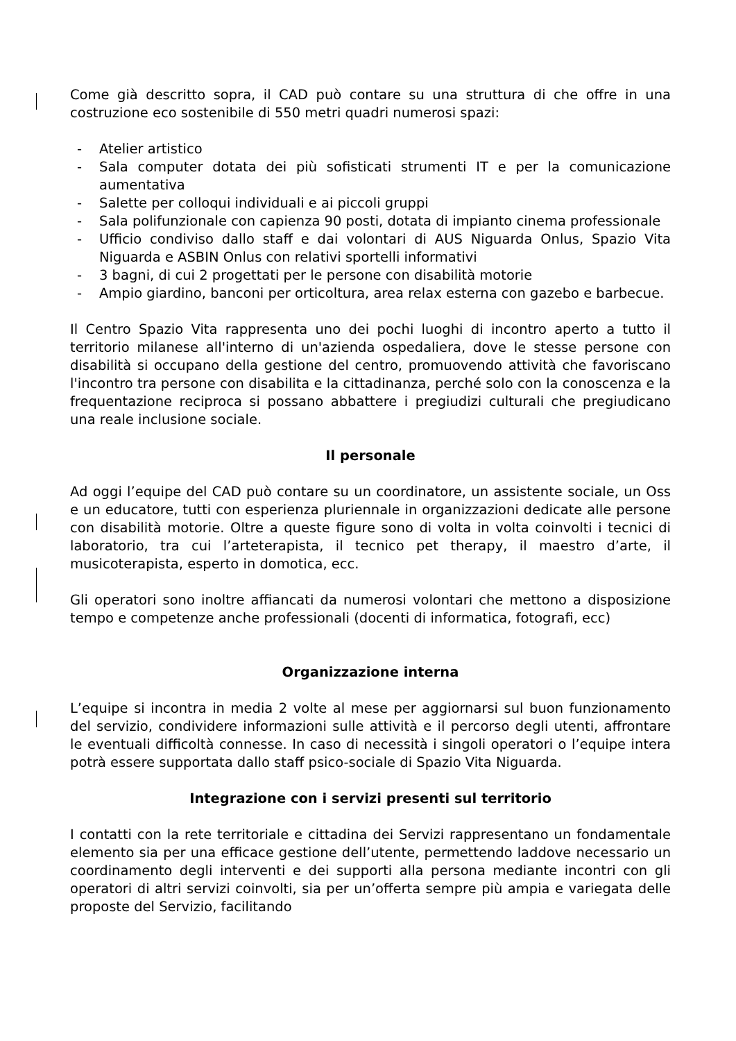Come già descritto sopra, il CAD può contare su una struttura di che offre in una costruzione eco sostenibile di 550 metri quadri numerosi spazi:
- Atelier artistico
- Sala computer dotata dei più sofisticati strumenti IT e per la comunicazione aumentativa
- Salette per colloqui individuali e ai piccoli gruppi
- Sala polifunzionale con capienza 90 posti, dotata di impianto cinema professionale
- Ufficio condiviso dallo staff e dai volontari di AUS Niguarda Onlus, Spazio Vita Niguarda e ASBIN Onlus con relativi sportelli informativi
- 3 bagni, di cui 2 progettati per le persone con disabilità motorie
- Ampio giardino, banconi per orticoltura, area relax esterna con gazebo e barbecue.
Il Centro Spazio Vita rappresenta uno dei pochi luoghi di incontro aperto a tutto il territorio milanese all'interno di un'azienda ospedaliera, dove le stesse persone con disabilità si occupano della gestione del centro, promuovendo attività che favoriscano l'incontro tra persone con disabilita e la cittadinanza, perché solo con la conoscenza e la frequentazione reciproca si possano abbattere i pregiudizi culturali che pregiudicano una reale inclusione sociale.
Il personale
Ad oggi l’equipe del CAD può contare su un coordinatore, un assistente sociale, un Oss e un educatore, tutti con esperienza pluriennale in organizzazioni dedicate alle persone con disabilità motorie. Oltre a queste figure sono di volta in volta coinvolti i tecnici di laboratorio, tra cui l’arteterapista, il tecnico pet therapy, il maestro d’arte, il musicoterapista, esperto in domotica, ecc.
Gli operatori sono inoltre affiancati da numerosi volontari che mettono a disposizione tempo e competenze anche professionali (docenti di informatica, fotografi, ecc)
Organizzazione interna
L’equipe si incontra in media 2 volte al mese per aggiornarsi sul buon funzionamento del servizio, condividere informazioni sulle attività e il percorso degli utenti, affrontare le eventuali difficoltà connesse. In caso di necessità i singoli operatori o l’equipe intera potrà essere supportata dallo staff psico-sociale di Spazio Vita Niguarda.
Integrazione con i servizi presenti sul territorio
I contatti con la rete territoriale e cittadina dei Servizi rappresentano un fondamentale elemento sia per una efficace gestione dell’utente, permettendo laddove necessario un coordinamento degli interventi e dei supporti alla persona mediante incontri con gli operatori di altri servizi coinvolti, sia per un’offerta sempre più ampia e variegata delle proposte del Servizio, facilitando